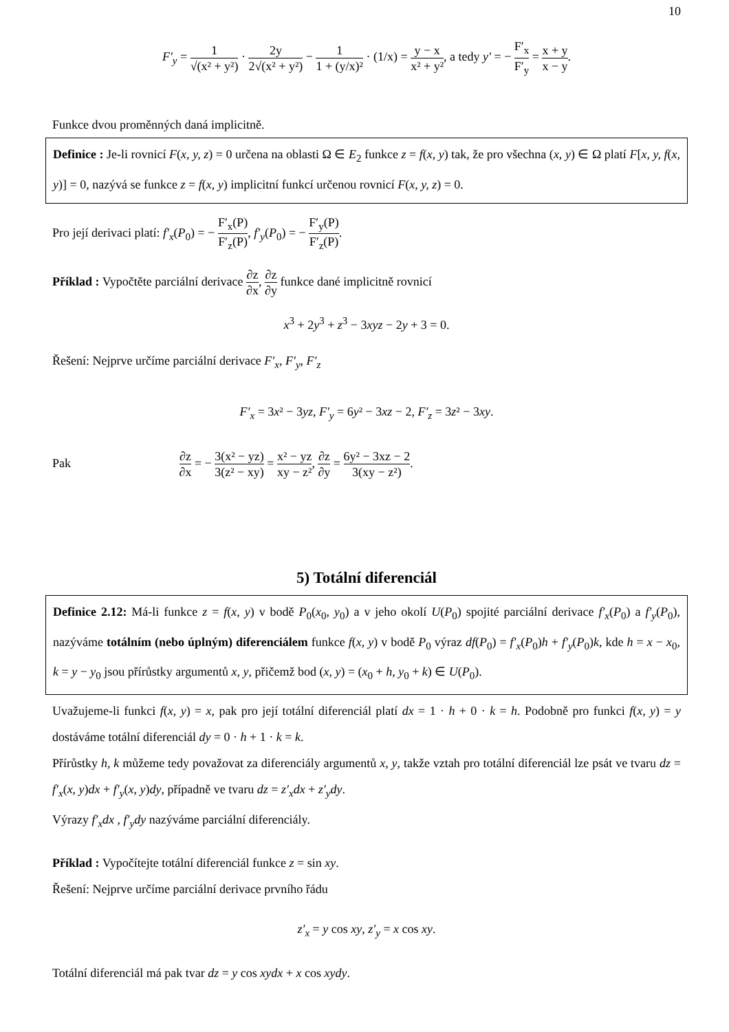10
F′<sub>y</sub> = 1 √(x² + y²) · 2y 2√(x² + y²) − 1 1 + (y/x)² · (1/x) = y − x x² + y², a tedy y′ = − F′<sub>x</sub> F′<sub>y</sub> = x + y x − y.
Funkce dvou proměnných daná implicitně.
Definice : Je-li rovnicí F(x, y, z) = 0 určena na oblasti Ω ∈ E<sub>2</sub> funkce z = f(x, y) tak, že pro všechna (x, y) ∈ Ω platí F[x, y, f(x, y)] = 0, nazývá se funkce z = f(x, y) implicitní funkcí určenou rovnicí F(x, y, z) = 0.
Pro její derivaci platí: f′<sub>x</sub>(P<sub>0</sub>) = − F′<sub>x</sub>(P) F′<sub>z</sub>(P), f′<sub>y</sub>(P<sub>0</sub>) = − F′<sub>y</sub>(P) F′<sub>z</sub>(P).
Příklad : Vypočtěte parciální derivace ∂z ∂x, ∂z ∂y funkce dané implicitně rovnicí
x<sup>3</sup> + 2y<sup>3</sup> + z<sup>3</sup> − 3xyz − 2y + 3 = 0.
Řešení: Nejprve určíme parciální derivace F′<sub>x</sub>, F′<sub>y</sub>, F′<sub>z</sub>
F′<sub>x</sub> = 3x² − 3yz, F′<sub>y</sub> = 6y² − 3xz − 2, F′<sub>z</sub> = 3z² − 3xy.
Pak ∂z ∂x = − 3(x² − yz) 3(z² − xy) = x² − yz xy − z², ∂z ∂y = 6y² − 3xz − 2 3(xy − z²).
5) Totální diferenciál
Definice 2.12: Má-li funkce z = f(x, y) v bodě P<sub>0</sub>(x<sub>0</sub>, y<sub>0</sub>) a v jeho okolí U(P<sub>0</sub>) spojité parciální derivace f′<sub>x</sub>(P<sub>0</sub>) a f′<sub>y</sub>(P<sub>0</sub>), nazýváme totálním (nebo úplným) diferenciálem funkce f(x, y) v bodě P<sub>0</sub> výraz df(P<sub>0</sub>) = f′<sub>x</sub>(P<sub>0</sub>)h + f′<sub>y</sub>(P<sub>0</sub>)k, kde h = x − x<sub>0</sub>, k = y − y<sub>0</sub> jsou přírůstky argumentů x, y, přičemž bod (x, y) = (x<sub>0</sub> + h, y<sub>0</sub> + k) ∈ U(P<sub>0</sub>).
Uvažujeme-li funkci f(x, y) = x, pak pro její totální diferenciál platí dx = 1 · h + 0 · k = h. Podobně pro funkci f(x, y) = y dostáváme totální diferenciál dy = 0 · h + 1 · k = k.
Přírůstky h, k můžeme tedy považovat za diferenciály argumentů x, y, takže vztah pro totální diferenciál lze psát ve tvaru dz = f′<sub>x</sub>(x, y)dx + f′<sub>y</sub>(x, y)dy, případně ve tvaru dz = z′<sub>x</sub>dx + z′<sub>y</sub>dy.
Výrazy f′<sub>x</sub>dx , f′<sub>y</sub>dy nazýváme parciální diferenciály.
Příklad : Vypočítejte totální diferenciál funkce z = sin xy.
Řešení: Nejprve určíme parciální derivace prvního řádu
z′<sub>x</sub> = y cos xy, z′<sub>y</sub> = x cos xy.
Totální diferenciál má pak tvar dz = y cos xydx + x cos xydy.